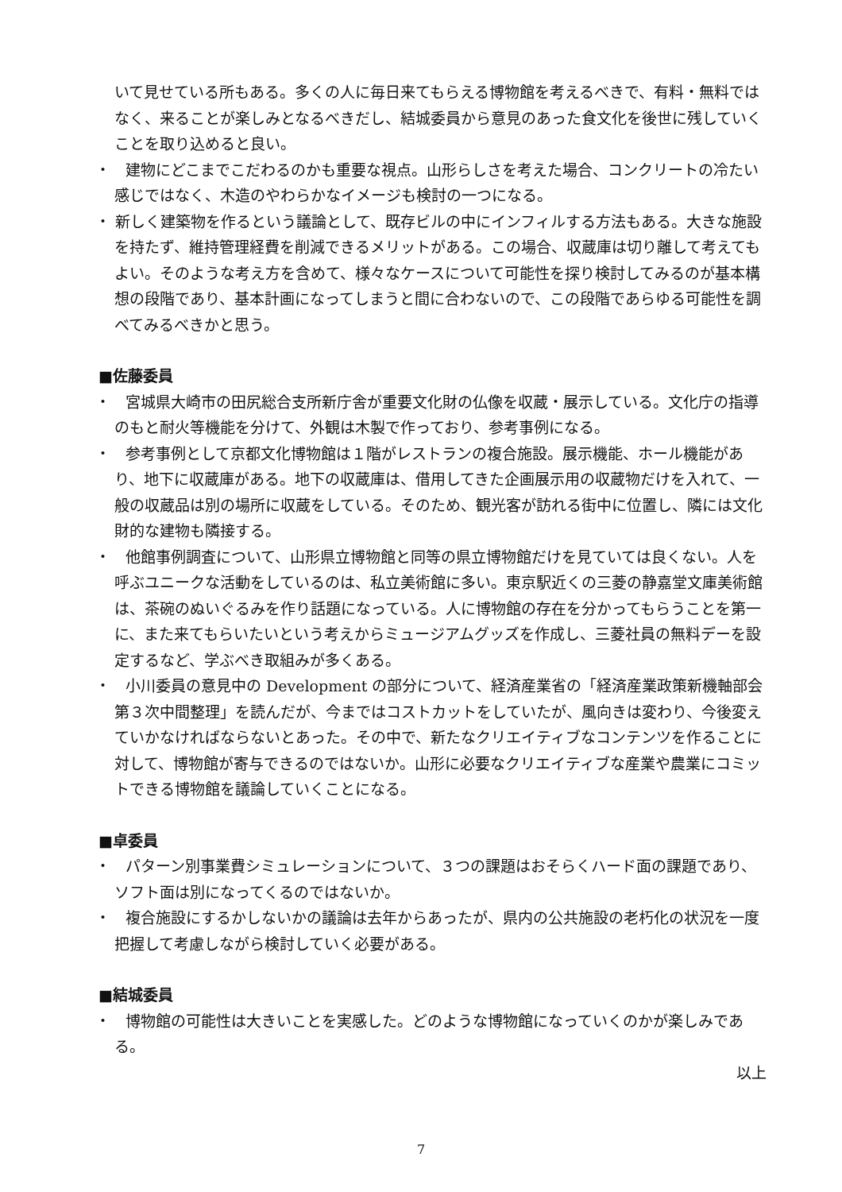いて見せている所もある。多くの人に毎日来てもらえる博物館を考えるべきで、有料・無料ではなく、来ることが楽しみとなるべきだし、結城委員から意見のあった食文化を後世に残していくことを取り込めると良い。
・　建物にどこまでこだわるのかも重要な視点。山形らしさを考えた場合、コンクリートの冷たい感じではなく、木造のやわらかなイメージも検討の一つになる。
・ 新しく建築物を作るという議論として、既存ビルの中にインフィルする方法もある。大きな施設を持たず、維持管理経費を削減できるメリットがある。この場合、収蔵庫は切り離して考えてもよい。そのような考え方を含めて、様々なケースについて可能性を探り検討してみるのが基本構想の段階であり、基本計画になってしまうと間に合わないので、この段階であらゆる可能性を調べてみるべきかと思う。
■佐藤委員
・　宮城県大崎市の田尻総合支所新庁舎が重要文化財の仏像を収蔵・展示している。文化庁の指導のもと耐火等機能を分けて、外観は木製で作っており、参考事例になる。
・　参考事例として京都文化博物館は１階がレストランの複合施設。展示機能、ホール機能があり、地下に収蔵庫がある。地下の収蔵庫は、借用してきた企画展示用の収蔵物だけを入れて、一般の収蔵品は別の場所に収蔵をしている。そのため、観光客が訪れる街中に位置し、隣には文化財的な建物も隣接する。
・　他館事例調査について、山形県立博物館と同等の県立博物館だけを見ていては良くない。人を呼ぶユニークな活動をしているのは、私立美術館に多い。東京駅近くの三菱の静嘉堂文庫美術館は、茶碗のぬいぐるみを作り話題になっている。人に博物館の存在を分かってもらうことを第一に、また来てもらいたいという考えからミュージアムグッズを作成し、三菱社員の無料デーを設定するなど、学ぶべき取組みが多くある。
・　小川委員の意見中の Development の部分について、経済産業省の「経済産業政策新機軸部会第３次中間整理」を読んだが、今まではコストカットをしていたが、風向きは変わり、今後変えていかなければならないとあった。その中で、新たなクリエイティブなコンテンツを作ることに対して、博物館が寄与できるのではないか。山形に必要なクリエイティブな産業や農業にコミットできる博物館を議論していくことになる。
■卓委員
・　パターン別事業費シミュレーションについて、３つの課題はおそらくハード面の課題であり、ソフト面は別になってくるのではないか。
・　複合施設にするかしないかの議論は去年からあったが、県内の公共施設の老朽化の状況を一度把握して考慮しながら検討していく必要がある。
■結城委員
・　博物館の可能性は大きいことを実感した。どのような博物館になっていくのかが楽しみである。
以上
7